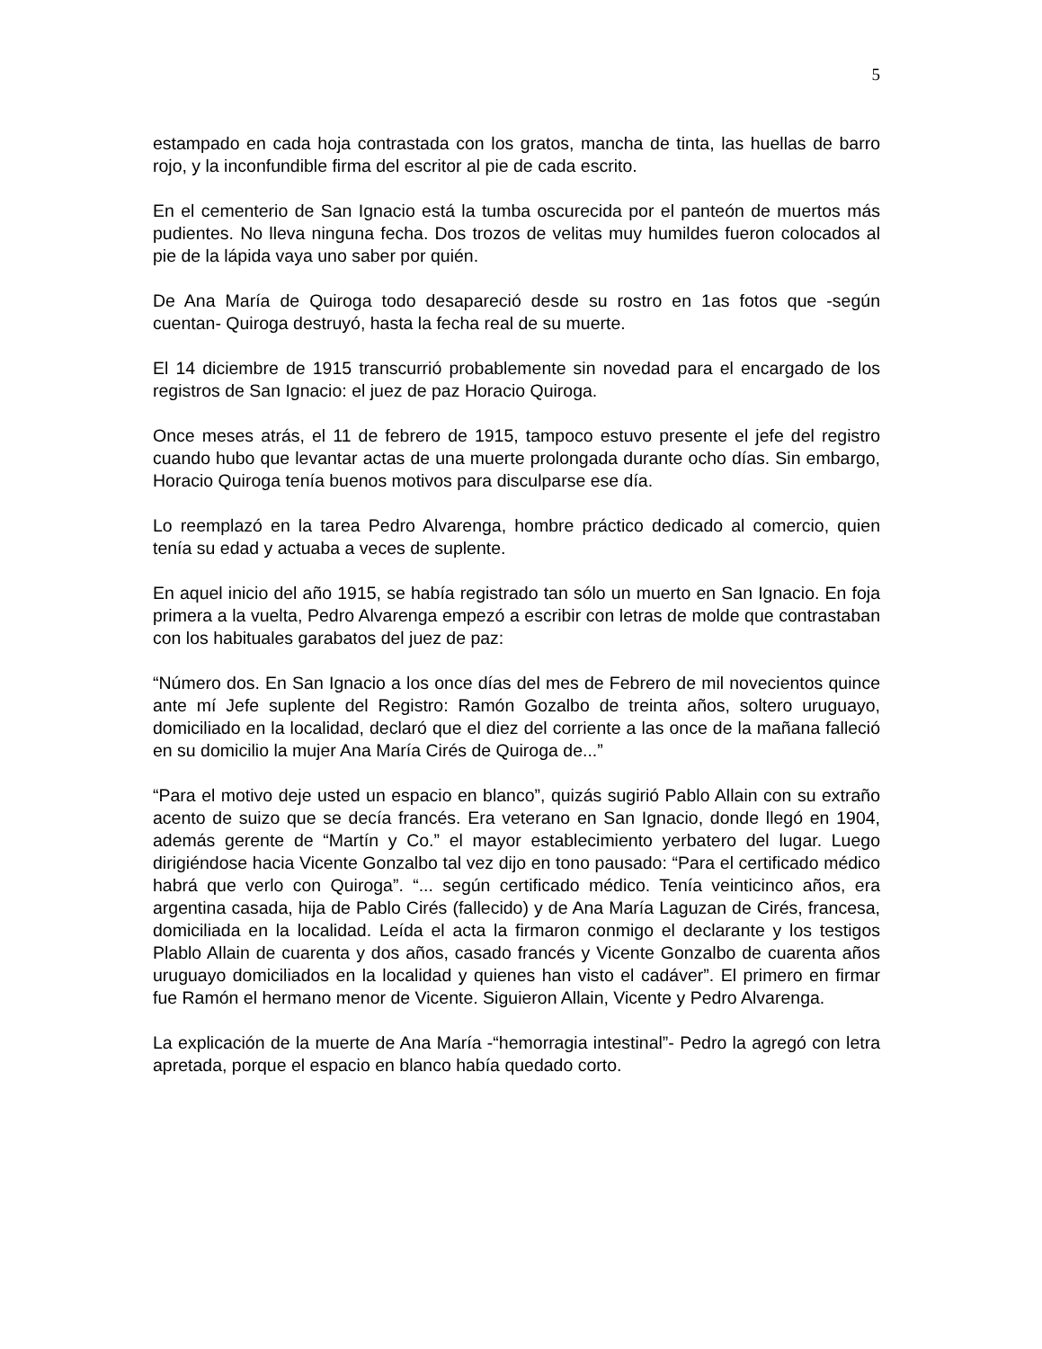5
estampado en cada hoja contrastada con los gratos, mancha de tinta, las huellas de barro rojo, y la inconfundible firma del escritor al pie de cada escrito.
En el cementerio de San Ignacio está la tumba oscurecida por el panteón de muertos más pudientes. No lleva ninguna fecha. Dos trozos de velitas muy humildes fueron colocados al pie de la lápida vaya uno saber por quién.
De Ana María de Quiroga todo desapareció desde su rostro en 1as fotos que -según cuentan- Quiroga destruyó, hasta la fecha real de su muerte.
El 14 diciembre de 1915 transcurrió probablemente sin novedad para el encargado de los registros de San Ignacio: el juez de paz Horacio Quiroga.
Once meses atrás, el 11 de febrero de 1915, tampoco estuvo presente el jefe del registro cuando hubo que levantar actas de una muerte prolongada durante ocho días. Sin embargo, Horacio Quiroga tenía buenos motivos para disculparse ese día.
Lo reemplazó en la tarea Pedro Alvarenga, hombre práctico dedicado al comercio, quien tenía su edad y actuaba a veces de suplente.
En aquel inicio del año 1915, se había registrado tan sólo un muerto en San Ignacio. En foja primera a la vuelta, Pedro Alvarenga empezó a escribir con letras de molde que contrastaban con los habituales garabatos del juez de paz:
“Número dos. En San Ignacio a los once días del mes de Febrero de mil novecientos quince ante mí Jefe suplente del Registro: Ramón Gozalbo de treinta años, soltero uruguayo, domiciliado en la localidad, declaró que el diez del corriente a las once de la mañana falleció en su domicilio la mujer Ana María Cirés de Quiroga de...”
“Para el motivo deje usted un espacio en blanco”, quizás sugirió Pablo Allain con su extraño acento de suizo que se decía francés. Era veterano en San Ignacio, donde llegó en 1904, además gerente de “Martín y Co.” el mayor establecimiento yerbatero del lugar. Luego dirigiéndose hacia Vicente Gonzalbo tal vez dijo en tono pausado: “Para el certificado médico habrá que verlo con Quiroga”. “... según certificado médico. Tenía veinticinco años, era argentina casada, hija de Pablo Cirés (fallecido) y de Ana María Laguzan de Cirés, francesa, domiciliada en la localidad. Leída el acta la firmaron conmigo el declarante y los testigos Plablo Allain de cuarenta y dos años, casado francés y Vicente Gonzalbo de cuarenta años uruguayo domiciliados en la localidad y quienes han visto el cadáver”. El primero en firmar fue Ramón el hermano menor de Vicente. Siguieron Allain, Vicente y Pedro Alvarenga.
La explicación de la muerte de Ana María -“hemorragia intestinal”- Pedro la agregó con letra apretada, porque el espacio en blanco había quedado corto.